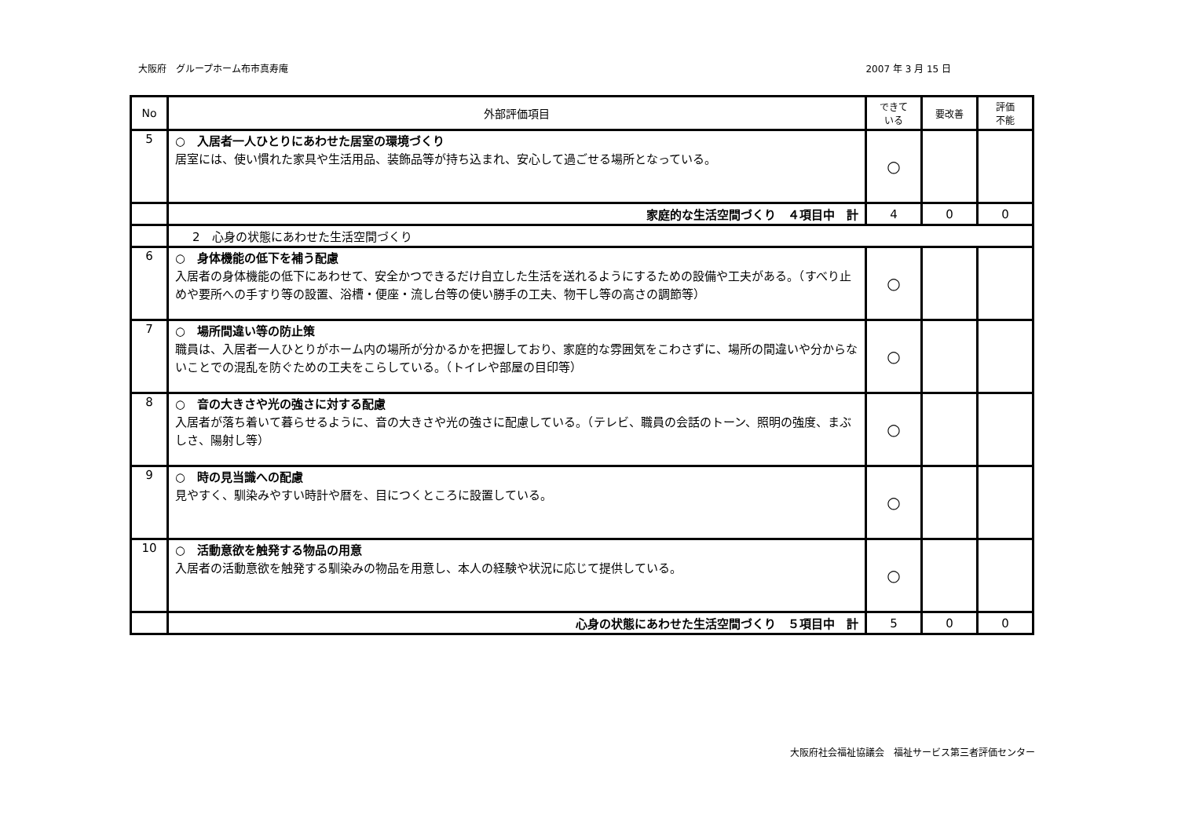大阪府　グループホーム布市真寿庵 2007 年 3 月 15 日
| No | 外部評価項目 | できて いる | 要改善 | 評価 不能 |
| --- | --- | --- | --- | --- |
| 5 | ○ 入居者一人ひとりにあわせた居室の環境づくり 居室には、使い慣れた家具や生活用品、装飾品等が持ち込まれ、安心して過ごせる場所となっている。 | ○ | | |
| | 家庭的な生活空間づくり ４項目中 計 | 4 | 0 | 0 |
| | 2 心身の状態にあわせた生活空間づくり | | | |
| 6 | ○ 身体機能の低下を補う配慮 入居者の身体機能の低下にあわせて、安全かつできるだけ自立した生活を送れるようにするための設備や工夫がある。（すべり止めや要所への手すり等の設置、浴槽・便座・流し台等の使い勝手の工夫、物干し等の高さの調節等） | ○ | | |
| 7 | ○ 場所間違い等の防止策 職員は、入居者一人ひとりがホーム内の場所が分かるかを把握しており、家庭的な雰囲気をこわさずに、場所の間違いや分からないことでの混乱を防ぐための工夫をこらしている。（トイレや部屋の目印等） | ○ | | |
| 8 | ○ 音の大きさや光の強さに対する配慮 入居者が落ち着いて暮らせるように、音の大きさや光の強さに配慮している。（テレビ、職員の会話のトーン、照明の強度、まぶしさ、陽射し等） | ○ | | |
| 9 | ○ 時の見当識への配慮 見やすく、馴染みやすい時計や暦を、目につくところに設置している。 | ○ | | |
| 10 | ○ 活動意欲を触発する物品の用意 入居者の活動意欲を触発する馴染みの物品を用意し、本人の経験や状況に応じて提供している。 | ○ | | |
| | 心身の状態にあわせた生活空間づくり ５項目中 計 | 5 | 0 | 0 |
大阪府社会福祉協議会　福祉サービス第三者評価センター